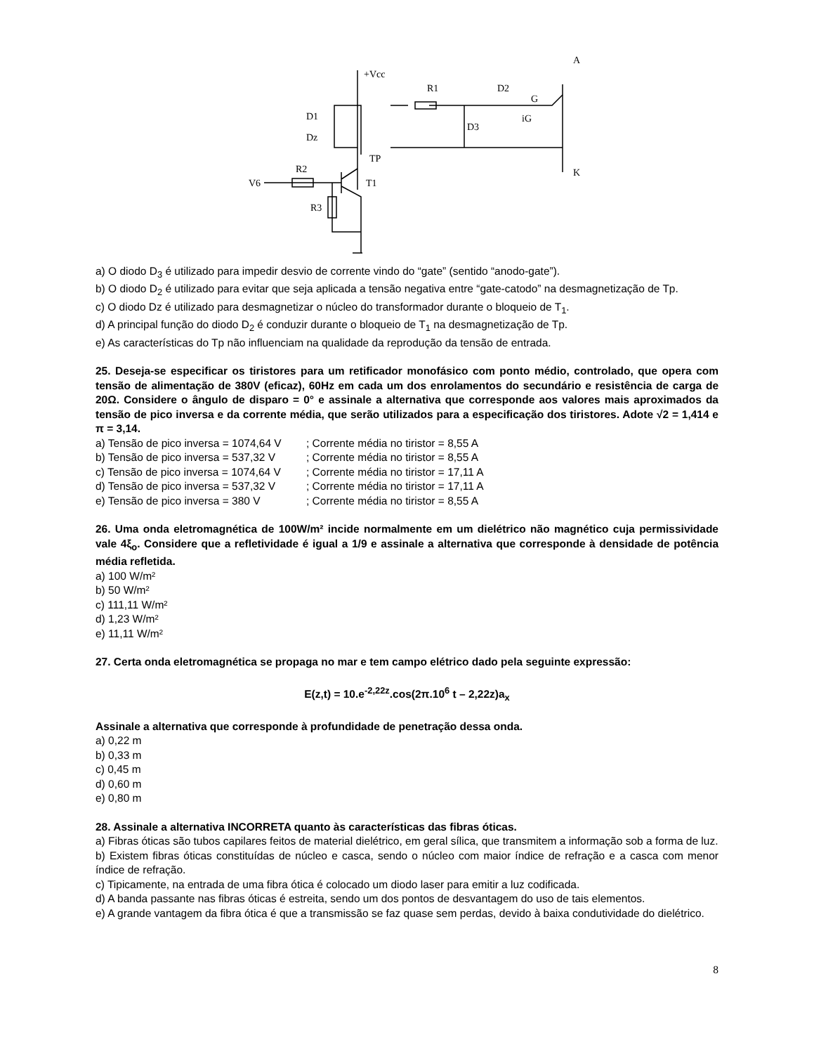+Vcc
R1
D2
G
D1
Dz
D3
iG
TP
A
K
V6
R2
T1
R3
a) O diodo D<sub>3</sub> é utilizado para impedir desvio de corrente vindo do “gate” (sentido “anodo-gate”).
b) O diodo D<sub>2</sub> é utilizado para evitar que seja aplicada a tensão negativa entre “gate-catodo” na desmagnetização de Tp.
c) O diodo Dz é utilizado para desmagnetizar o núcleo do transformador durante o bloqueio de T<sub>1</sub>.
d) A principal função do diodo D<sub>2</sub> é conduzir durante o bloqueio de T<sub>1</sub> na desmagnetização de Tp.
e) As características do Tp não influenciam na qualidade da reprodução da tensão de entrada.
25. Deseja-se especificar os tiristores para um retificador monofásico com ponto médio, controlado, que opera com tensão de alimentação de 380V (eficaz), 60Hz em cada um dos enrolamentos do secundário e resistência de carga de 20Ω. Considere o ângulo de disparo = 0° e assinale a alternativa que corresponde aos valores mais aproximados da tensão de pico inversa e da corrente média, que serão utilizados para a especificação dos tiristores. Adote √2 = 1,414 e π = 3,14.
a) Tensão de pico inversa = 1074,64 V ; Corrente média no tiristor = 8,55 A
b) Tensão de pico inversa = 537,32 V ; Corrente média no tiristor = 8,55 A
c) Tensão de pico inversa = 1074,64 V ; Corrente média no tiristor = 17,11 A
d) Tensão de pico inversa = 537,32 V ; Corrente média no tiristor = 17,11 A
e) Tensão de pico inversa = 380 V ; Corrente média no tiristor = 8,55 A
26. Uma onda eletromagnética de 100W/m² incide normalmente em um dielétrico não magnético cuja permissividade vale 4ξ<sub>o</sub>. Considere que a refletividade é igual a 1/9 e assinale a alternativa que corresponde à densidade de potência média refletida.
a) 100 W/m²
b) 50 W/m²
c) 111,11 W/m²
d) 1,23 W/m²
e) 11,11 W/m²
27. Certa onda eletromagnética se propaga no mar e tem campo elétrico dado pela seguinte expressão:
E(z,t) = 10.e<sup>-2,22z</sup>.cos(2π.10<sup>6</sup> t – 2,22z)a<sub>x</sub>
Assinale a alternativa que corresponde à profundidade de penetração dessa onda.
a) 0,22 m
b) 0,33 m
c) 0,45 m
d) 0,60 m
e) 0,80 m
28. Assinale a alternativa INCORRETA quanto às características das fibras óticas.
a) Fibras óticas são tubos capilares feitos de material dielétrico, em geral sílica, que transmitem a informação sob a forma de luz.
b) Existem fibras óticas constituídas de núcleo e casca, sendo o núcleo com maior índice de refração e a casca com menor índice de refração.
c) Tipicamente, na entrada de uma fibra ótica é colocado um diodo laser para emitir a luz codificada.
d) A banda passante nas fibras óticas é estreita, sendo um dos pontos de desvantagem do uso de tais elementos.
e) A grande vantagem da fibra ótica é que a transmissão se faz quase sem perdas, devido à baixa condutividade do dielétrico.
8